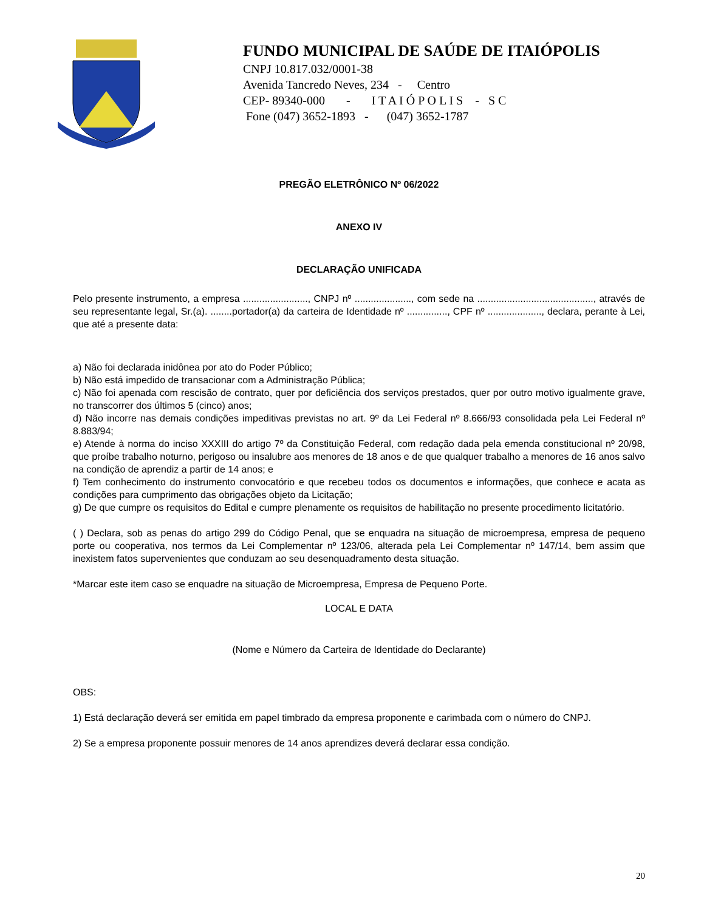FUNDO MUNICIPAL DE SAÚDE DE ITAIÓPOLIS
CNPJ 10.817.032/0001-38
Avenida Tancredo Neves, 234 - Centro
CEP- 89340-000 - I T A I Ó P O L I S - S C
Fone (047) 3652-1893 - (047) 3652-1787
PREGÃO ELETRÔNICO Nº 06/2022
ANEXO IV
DECLARAÇÃO UNIFICADA
Pelo presente instrumento, a empresa ........................, CNPJ nº ....................., com sede na ..........................................., através de seu representante legal, Sr.(a). ........portador(a) da carteira de Identidade nº ..............., CPF nº ...................., declara, perante à Lei, que até a presente data:
a) Não foi declarada inidônea por ato do Poder Público;
b) Não está impedido de transacionar com a Administração Pública;
c) Não foi apenada com rescisão de contrato, quer por deficiência dos serviços prestados, quer por outro motivo igualmente grave, no transcorrer dos últimos 5 (cinco) anos;
d) Não incorre nas demais condições impeditivas previstas no art. 9º da Lei Federal nº 8.666/93 consolidada pela Lei Federal nº 8.883/94;
e) Atende à norma do inciso XXXIII do artigo 7º da Constituição Federal, com redação dada pela emenda constitucional nº 20/98, que proíbe trabalho noturno, perigoso ou insalubre aos menores de 18 anos e de que qualquer trabalho a menores de 16 anos salvo na condição de aprendiz a partir de 14 anos; e
f) Tem conhecimento do instrumento convocatório e que recebeu todos os documentos e informações, que conhece e acata as condições para cumprimento das obrigações objeto da Licitação;
g) De que cumpre os requisitos do Edital e cumpre plenamente os requisitos de habilitação no presente procedimento licitatório.
( ) Declara, sob as penas do artigo 299 do Código Penal, que se enquadra na situação de microempresa, empresa de pequeno porte ou cooperativa, nos termos da Lei Complementar nº 123/06, alterada pela Lei Complementar nº 147/14, bem assim que inexistem fatos supervenientes que conduzam ao seu desenquadramento desta situação.
*Marcar este item caso se enquadre na situação de Microempresa, Empresa de Pequeno Porte.
LOCAL E DATA
(Nome e Número da Carteira de Identidade do Declarante)
OBS:
1) Está declaração deverá ser emitida em papel timbrado da empresa proponente e carimbada com o número do CNPJ.
2) Se a empresa proponente possuir menores de 14 anos aprendizes deverá declarar essa condição.
20